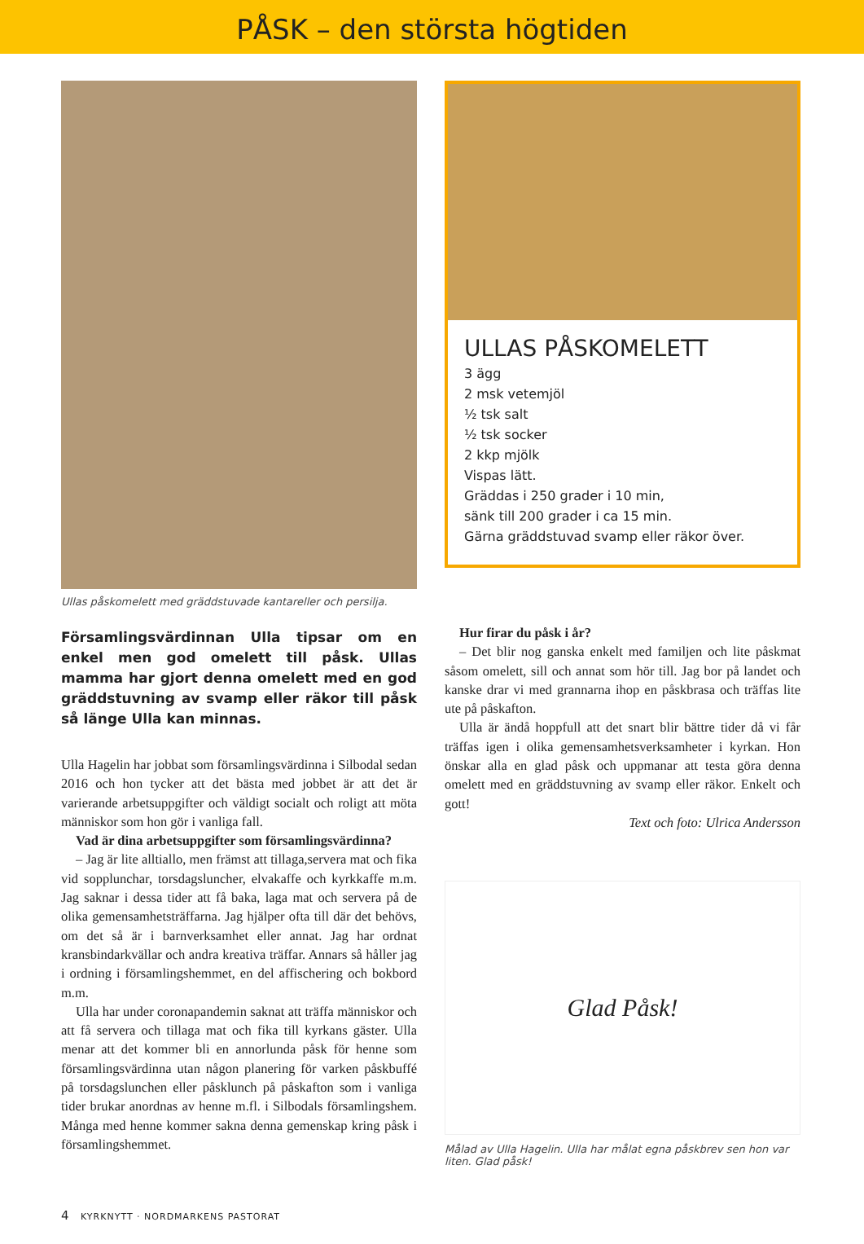PÅSK – den största högtiden
Ullas påskomelett med gräddstuvade kantareller och persilja.
Församlingsvärdinnan Ulla tipsar om en enkel men god omelett till påsk. Ullas mamma har gjort denna omelett med en god gräddstuvning av svamp eller räkor till påsk så länge Ulla kan minnas.
Ulla Hagelin har jobbat som församlingsvärdinna i Silbodal sedan 2016 och hon tycker att det bästa med jobbet är att det är varierande arbetsuppgifter och väldigt socialt och roligt att möta människor som hon gör i vanliga fall.
Vad är dina arbetsuppgifter som församlingsvärdinna?
– Jag är lite alltiallo, men främst att tillaga,servera mat och fika vid sopplunchar, torsdagsluncher, elvakaffe och kyrkkaffe m.m. Jag saknar i dessa tider att få baka, laga mat och servera på de olika gemensamhetsträffarna. Jag hjälper ofta till där det behövs, om det så är i barnverksamhet eller annat. Jag har ordnat kransbindarkvällar och andra kreativa träffar. Annars så håller jag i ordning i församlingshemmet, en del affischering och bokbord m.m.
Ulla har under coronapandemin saknat att träffa människor och att få servera och tillaga mat och fika till kyrkans gäster. Ulla menar att det kommer bli en annorlunda påsk för henne som församlingsvärdinna utan någon planering för varken påskbuffé på torsdagslunchen eller påsklunch på påskafton som i vanliga tider brukar anordnas av henne m.fl. i Silbodals församlingshem. Många med henne kommer sakna denna gemenskap kring påsk i församlingshemmet.
ULLAS PÅSKOMELETT
3 ägg
2 msk vetemjöl
½ tsk salt
½ tsk socker
2 kkp mjölk
Vispas lätt.
Gräddas i 250 grader i 10 min,
sänk till 200 grader i ca 15 min.
Gärna gräddstuvad svamp eller räkor över.
Hur firar du påsk i år?
– Det blir nog ganska enkelt med familjen och lite påskmat såsom omelett, sill och annat som hör till. Jag bor på landet och kanske drar vi med grannarna ihop en påskbrasa och träffas lite ute på påskafton.
Ulla är ändå hoppfull att det snart blir bättre tider då vi får träffas igen i olika gemensamhetsverksamheter i kyrkan. Hon önskar alla en glad påsk och uppmanar att testa göra denna omelett med en gräddstuvning av svamp eller räkor. Enkelt och gott!
Text och foto: Ulrica Andersson
Glad Påsk!
Målad av Ulla Hagelin. Ulla har målat egna påskbrev sen hon var liten. Glad påsk!
4 KYRKNYTT · NORDMARKENS PASTORAT